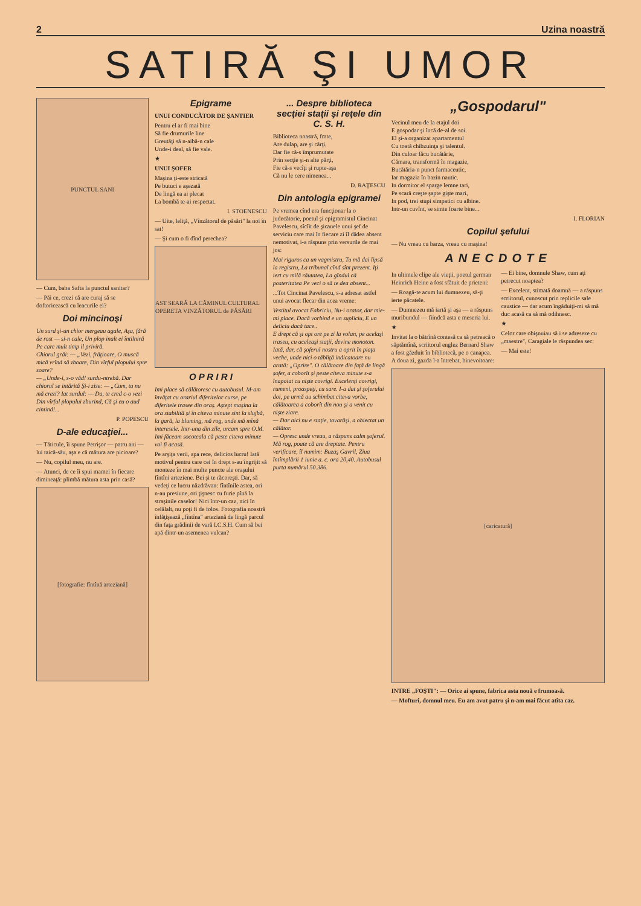2 Uzina noastră
SATIRĂ ŞI UMOR
PUNCTUL SANI
— Cum, baba Safta la punctul sanitar?
— Păi ce, crezi că are curaj să se doftoricească cu leacurile ei?
Doi mincinoşi
Un surd şi-un chior mergeau agale, Aşa, fără de rost — si-n cale, Un plop inalt ei întilniră Pe care mult timp il priviră.
Chiorul grăi: — „Vezi, frăţioare, O muscă mică vrînd să zboare, Din vîrful plopului spre soare?
— „Unde-i, s-o văd! surdu-ntrebă. Dar chiorul se intărită Şi-i zise: — „Cum, tu nu mă crezi? Iat surdul: — Da, te cred c-o vezi Din vîrful plopului zburind, Că şi eu o aud cintind!...
P. POPESCU
D-ale educaţiei...
— Tăticule, îi spune Petrişor — patru ani — lui taică-său, aşa e că mătura are picioare?
— Nu, copilul meu, nu are.
— Atunci, de ce îi spui mamei în fiecare dimineaţă: plimbă mătura asta prin casă?
[fotografie: fîntînă arteziană]
Epigrame
UNUI CONDUCĂTOR DE ŞANTIER
Pentru el ar fi mai bine
Să fie drumurile line
Greutăţi să n-aibă-n cale
Unde-i deal, să fie vale.
★
UNUI ŞOFER
Maşina ţi-este stricată
Pe butuci e aşezată
De lingă ea ai plecat
La bombă te-ai respectat.
I. STOENESCU
— Uite, leliţă, „Vînzătorul de păsări" la noi în sat!
— Şi cum o fi dînd perechea?
AST SEARĂ LA CĂMINUL CULTURAL OPERETA VINZĂTORUL de PĂSĂRI
O P R I R I
Imi place să călătoresc cu autobusul. M-am învăţat cu orariul diferitelor curse, pe diferitele trasee din oraş. Aştept maşina la ora stabilită şi în citeva minute sint la slujbă, la gară, la bluming, mă rog, unde mă mînă interesele. Intr-una din zile, urcam spre O.M. Imi făceam socoteala că peste citeva minute voi fi acasă.
Pe arşiţa verii, apa rece, delicios lucru! Iată motivul pentru care cei în drept s-au îngrijit să monteze în mai multe puncte ale oraşului fîntîni arteziene. Bei şi te răcoreşti. Dar, să vedeţi ce lucru năzdrăvan: fîntînile astea, ori n-au presiune, ori ţişnesc cu furie pînă la straşinile caselor! Nici într-un caz, nici în celălalt, nu poţi fi de folos. Fotografia noastră înfăţişează „fîntîna" arteziană de lingă parcul din faţa grădinii de vară I.C.S.H. Cum să bei apă dintr-un asemenea vulcan?
... Despre biblioteca secţiei staţii şi reţele din C. S. H.
Biblioteca noastră, frate,
Are dulap, are şi cărţi,
Dar fie că-s împrumutate
Prin secţie şi-n alte părţi,
Fie că-s vecîţi şi rupte-aşa
Că nu le cere nimenea...
D. RAŢESCU
Din antologia epigramei
Pe vremea cînd era funcţionar la o judecătorie, poetul şi epigramistul Cincinat Pavelescu, sîcîit de şicanele unui şef de serviciu care mai în fiecare zi îl dădea absent nemotivat, i-a răspuns prin versurile de mai jos:
Mai riguros ca un vagmistru, Tu mă dai lipsă la registru, La tribunal cînd sînt prezent. Iţi iert cu milă răutatea, La gîndul că posteritatea Pe veci o să te dea absent...
...Tot Cincinat Pavelescu, s-a adresat astfel unui avocat flecar din acea vreme:
Vestitul avocat Fabriciu, Nu-i orator, dar mie-mi place. Dacă vorbind e un supliciu, E un deliciu dacă tace..
E drept că şi opt ore pe zi la volan, pe acelaşi traseu, cu aceleaşi staţii, devine monoton. Iată, dar, că şoferul nostru a oprit în piaţa veche, unde nici o tăbliţă indicatoare nu arată: „Oprire". O călătoare din faţă de lingă şofer, a coborît şi peste citeva minute s-a înapoiat cu nişte covrigi. Excelenţi covrigi, rumeni, proaspeţi, cu sare. I-a dat şi şoferului doi, pe urmă au schimbat citeva vorbe, călătoarea a coborît din nou şi a venit cu nişte ziare.
— Dar aici nu e staţie, tovarăşi, a obiectat un călător.
— Opresc unde vreau, a răspuns calm şoferul.
Mă rog, poate că are dreptate. Pentru verificare, îl numim: Buzaş Gavril, Ziua întîmplării 1 iunie a. c. ora 20,40. Autobusul purta numărul 50.386.
„Gospodarul"
Vecinul meu de la etajul doi
E gospodar şi încă de-al de soi.
El şi-a organizat apartamentul
Cu toată chibzuinţa şi talentul.
Din culoar făcu bucătărie,
Cămara, transformă în magazie,
Bucătăria-n punct farmaceutic,
Iar magazia în bazin nautic.
In dormitor el sparge lemne tari,
Pe scară creşte şapte gişte mari,
In pod, trei stupi simpatici cu albine.
Intr-un cuvînt, se simte foarte bine...
I. FLORIAN
Copilul şefului
— Nu vreau cu barza, vreau cu maşina!
ANECDOTE
In ultimele clipe ale vieţii, poetul german Heinrich Heine a fost sfătuit de prieteni:
— Roagă-te acum lui dumnezeu, să-ţi ierte păcatele.
— Dumnezeu mă iartă şi aşa — a răspuns muribundul — fiindcă asta e meseria lui.
★
Invitat la o bătrînă contesă ca să petreacă o săptămînă, scriitorul englez Bernard Shaw a fost găzduit în bibliotecă, pe o canapea. A doua zi, gazda l-a întrebat, binevoitoare:
— Ei bine, domnule Shaw, cum aţi petrecut noaptea?
— Excelent, stimată doamnă — a răspuns scriitorul, cunoscut prin replicile sale caustice — dar acum îngăduiţi-mi să mă duc acasă ca să mă odihnesc.
★
Celor care obişnuiau să i se adreseze cu „maestre", Caragiale le răspundea sec:
— Mai este!
[caricatură]
INTRE „FOŞTI": — Orice ai spune, fabrica asta nouă e frumoasă.
— Mofturi, domnul meu. Eu am avut patru şi n-am mai făcut atîta caz.